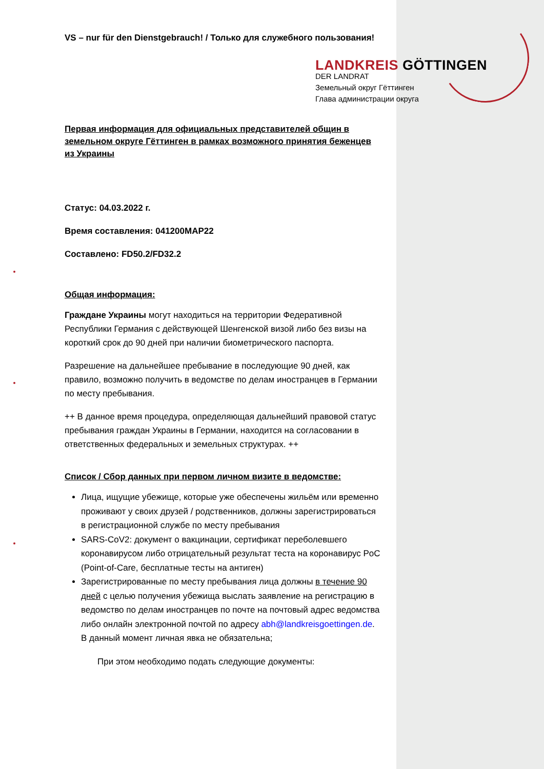VS – nur für den Dienstgebrauch! / Только для служебного пользования!
LANDKREIS GÖTTINGEN
DER LANDRAT
Земельный округ Гёттинген
Глава администрации округа
Первая информация для официальных представителей общин в земельном округе Гёттинген в рамках возможного принятия беженцев из Украины
Статус: 04.03.2022 г.
Время составления: 041200MAP22
Составлено: FD50.2/FD32.2
Общая информация:
Граждане Украины могут находиться на территории Федеративной Республики Германия с действующей Шенгенской визой либо без визы на короткий срок до 90 дней при наличии биометрического паспорта.
Разрешение на дальнейшее пребывание в последующие 90 дней, как правило, возможно получить в ведомстве по делам иностранцев в Германии по месту пребывания.
++ В данное время процедура, определяющая дальнейший правовой статус пребывания граждан Украины в Германии, находится на согласовании в ответственных федеральных и земельных структурах. ++
Список / Сбор данных при первом личном визите в ведомстве:
Лица, ищущие убежище, которые уже обеспечены жильём или временно проживают у своих друзей / родственников, должны зарегистрироваться в регистрационной службе по месту пребывания
SARS-CoV2: документ о вакцинации, сертификат переболевшего коронавирусом либо отрицательный результат теста на коронавирус PoC (Point-of-Care, бесплатные тесты на антиген)
Зарегистрированные по месту пребывания лица должны в течение 90 дней с целью получения убежища выслать заявление на регистрацию в ведомство по делам иностранцев по почте на почтовый адрес ведомства либо онлайн электронной почтой по адресу abh@landkreisgoettingen.de. В данный момент личная явка не обязательна;
При этом необходимо подать следующие документы: